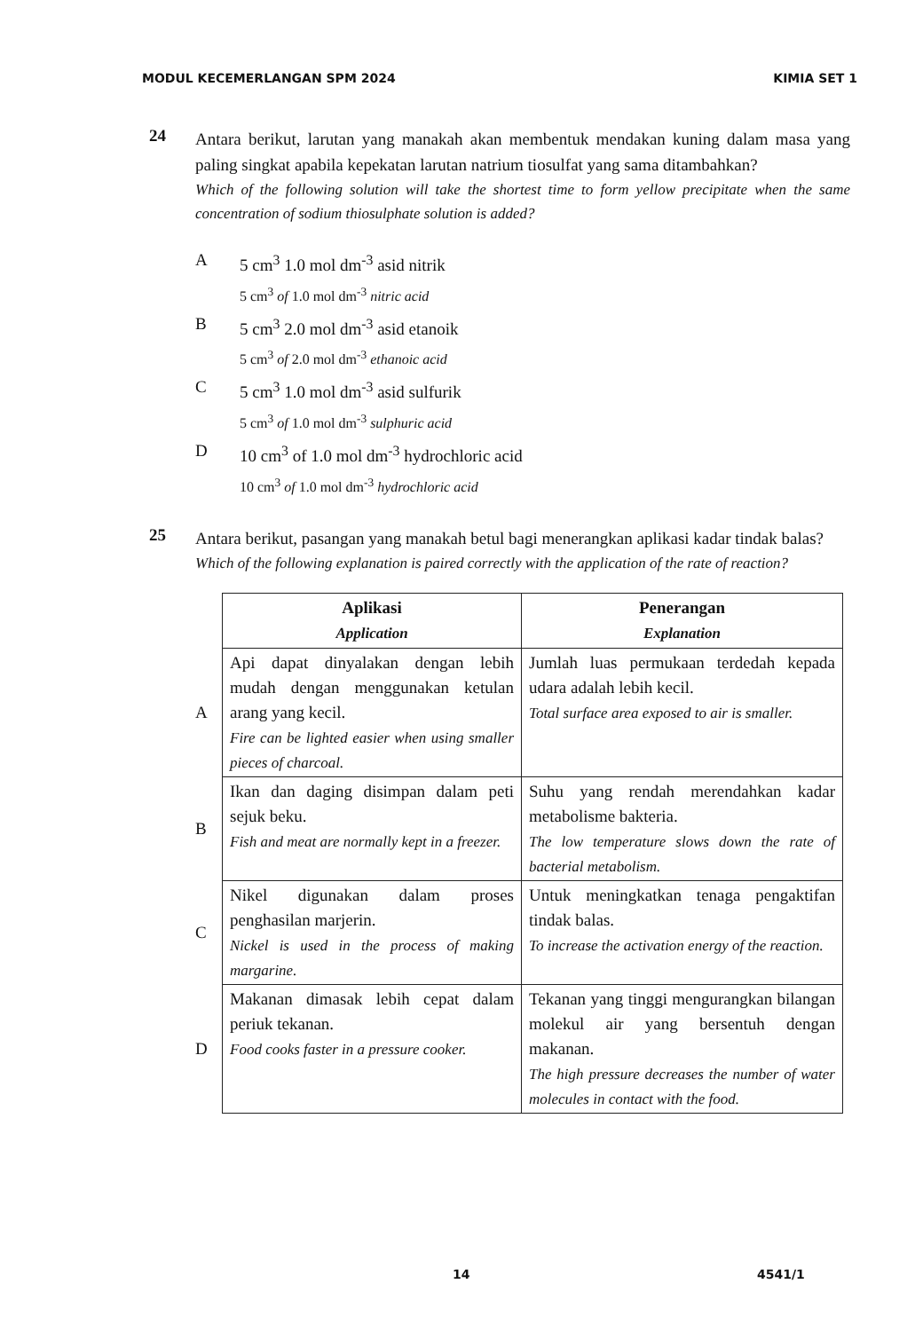MODUL KECEMERLANGAN SPM 2024 KIMIA SET 1
24
Antara berikut, larutan yang manakah akan membentuk mendakan kuning dalam masa yang paling singkat apabila kepekatan larutan natrium tiosulfat yang sama ditambahkan?
Which of the following solution will take the shortest time to form yellow precipitate when the same concentration of sodium thiosulphate solution is added?
A 5 cm<sup>3</sup> 1.0 mol dm<sup>-3</sup> asid nitrik
5 cm<sup>3</sup> of 1.0 mol dm<sup>-3</sup> nitric acid
B 5 cm<sup>3</sup> 2.0 mol dm<sup>-3</sup> asid etanoik
5 cm<sup>3</sup> of 2.0 mol dm<sup>-3</sup> ethanoic acid
C 5 cm<sup>3</sup> 1.0 mol dm<sup>-3</sup> asid sulfurik
5 cm<sup>3</sup> of 1.0 mol dm<sup>-3</sup> sulphuric acid
D 10 cm<sup>3</sup> of 1.0 mol dm<sup>-3</sup> hydrochloric acid
10 cm<sup>3</sup> of 1.0 mol dm<sup>-3</sup> hydrochloric acid
25
Antara berikut, pasangan yang manakah betul bagi menerangkan aplikasi kadar tindak balas?
Which of the following explanation is paired correctly with the application of the rate of reaction?
| | Aplikasi Application | Penerangan Explanation |
| A | Api dapat dinyalakan dengan lebih mudah dengan menggunakan ketulan arang yang kecil. Fire can be lighted easier when using smaller pieces of charcoal. | Jumlah luas permukaan terdedah kepada udara adalah lebih kecil. Total surface area exposed to air is smaller. |
| B | Ikan dan daging disimpan dalam peti sejuk beku. Fish and meat are normally kept in a freezer. | Suhu yang rendah merendahkan kadar metabolisme bakteria. The low temperature slows down the rate of bacterial metabolism. |
| C | Nikel digunakan dalam proses penghasilan marjerin. Nickel is used in the process of making margarine. | Untuk meningkatkan tenaga pengaktifan tindak balas. To increase the activation energy of the reaction. |
| D | Makanan dimasak lebih cepat dalam periuk tekanan. Food cooks faster in a pressure cooker. | Tekanan yang tinggi mengurangkan bilangan molekul air yang bersentuh dengan makanan. The high pressure decreases the number of water molecules in contact with the food. |
14 4541/1